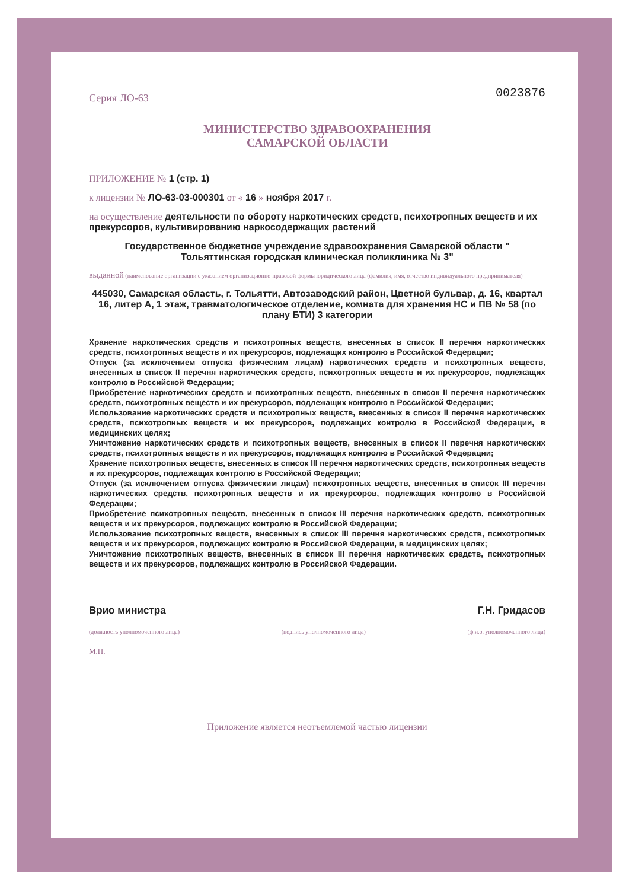Серия ЛО-63 0023876
МИНИСТЕРСТВО ЗДРАВООХРАНЕНИЯ
САМАРСКОЙ ОБЛАСТИ
ПРИЛОЖЕНИЕ № 1 (стр. 1)
к лицензии № ЛО-63-03-000301 от « 16 » ноября 2017 г.
на осуществление деятельности по обороту наркотических средств, психотропных веществ и их прекурсоров, культивированию наркосодержащих растений
Государственное бюджетное учреждение здравоохранения Самарской области " Тольяттинская городская клиническая поликлиника № 3"
выданной (наименование организации с указанием организационно-правовой формы юридического лица (фамилия, имя, отчество индивидуального предпринимателя)
445030, Самарская область, г. Тольятти, Автозаводский район, Цветной бульвар, д. 16, квартал 16, литер А, 1 этаж, травматологическое отделение, комната для хранения НС и ПВ № 58 (по плану БТИ) 3 категории
Хранение наркотических средств и психотропных веществ, внесенных в список II перечня наркотических средств, психотропных веществ и их прекурсоров, подлежащих контролю в Российской Федерации;
Отпуск (за исключением отпуска физическим лицам) наркотических средств и психотропных веществ, внесенных в список II перечня наркотических средств, психотропных веществ и их прекурсоров, подлежащих контролю в Российской Федерации;
Приобретение наркотических средств и психотропных веществ, внесенных в список II перечня наркотических средств, психотропных веществ и их прекурсоров, подлежащих контролю в Российской Федерации;
Использование наркотических средств и психотропных веществ, внесенных в список II перечня наркотических средств, психотропных веществ и их прекурсоров, подлежащих контролю в Российской Федерации, в медицинских целях;
Уничтожение наркотических средств и психотропных веществ, внесенных в список II перечня наркотических средств, психотропных веществ и их прекурсоров, подлежащих контролю в Российской Федерации;
Хранение психотропных веществ, внесенных в список III перечня наркотических средств, психотропных веществ и их прекурсоров, подлежащих контролю в Российской Федерации;
Отпуск (за исключением отпуска физическим лицам) психотропных веществ, внесенных в список III перечня наркотических средств, психотропных веществ и их прекурсоров, подлежащих контролю в Российской Федерации;
Приобретение психотропных веществ, внесенных в список III перечня наркотических средств, психотропных веществ и их прекурсоров, подлежащих контролю в Российской Федерации;
Использование психотропных веществ, внесенных в список III перечня наркотических средств, психотропных веществ и их прекурсоров, подлежащих контролю в Российской Федерации, в медицинских целях;
Уничтожение психотропных веществ, внесенных в список III перечня наркотических средств, психотропных веществ и их прекурсоров, подлежащих контролю в Российской Федерации.
Врио министра Г.Н. Гридасов
(должность уполномоченного лица) (подпись уполномоченного лица) (ф.и.о. уполномоченного лица)
М.П.
Приложение является неотъемлемой частью лицензии